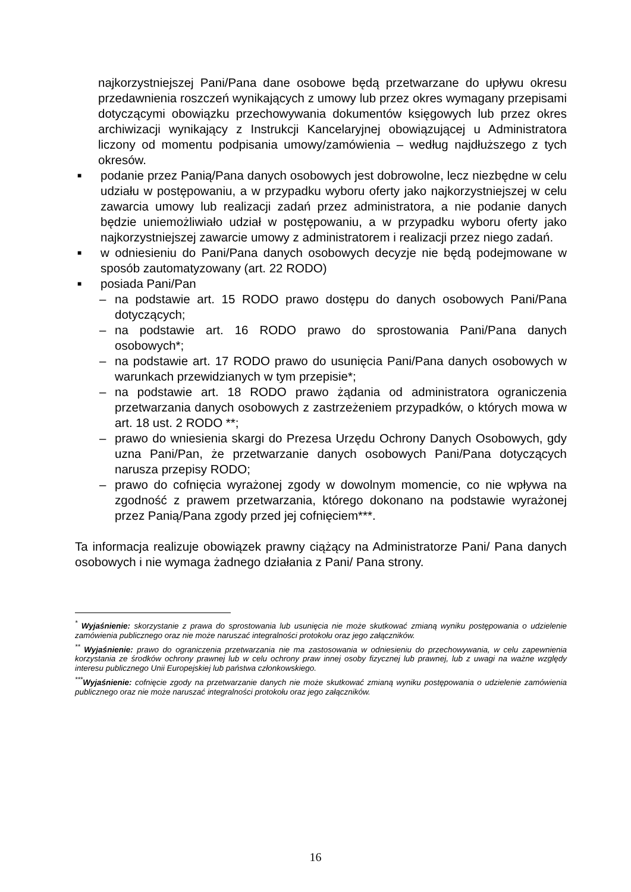najkorzystniejszej Pani/Pana dane osobowe będą przetwarzane do upływu okresu przedawnienia roszczeń wynikających z umowy lub przez okres wymagany przepisami dotyczącymi obowiązku przechowywania dokumentów księgowych lub przez okres archiwizacji wynikający z Instrukcji Kancelaryjnej obowiązującej u Administratora liczony od momentu podpisania umowy/zamówienia – według najdłuższego z tych okresów.
■ podanie przez Panią/Pana danych osobowych jest dobrowolne, lecz niezbędne w celu udziału w postępowaniu, a w przypadku wyboru oferty jako najkorzystniejszej w celu zawarcia umowy lub realizacji zadań przez administratora, a nie podanie danych będzie uniemożliwiało udział w postępowaniu, a w przypadku wyboru oferty jako najkorzystniejszej zawarcie umowy z administratorem i realizacji przez niego zadań.
■ w odniesieniu do Pani/Pana danych osobowych decyzje nie będą podejmowane w sposób zautomatyzowany (art. 22 RODO)
■ posiada Pani/Pan
– na podstawie art. 15 RODO prawo dostępu do danych osobowych Pani/Pana dotyczących;
– na podstawie art. 16 RODO prawo do sprostowania Pani/Pana danych osobowych*;
– na podstawie art. 17 RODO prawo do usunięcia Pani/Pana danych osobowych w warunkach przewidzianych w tym przepisie*;
– na podstawie art. 18 RODO prawo żądania od administratora ograniczenia przetwarzania danych osobowych z zastrzeżeniem przypadków, o których mowa w art. 18 ust. 2 RODO **;
– prawo do wniesienia skargi do Prezesa Urzędu Ochrony Danych Osobowych, gdy uzna Pani/Pan, że przetwarzanie danych osobowych Pani/Pana dotyczących narusza przepisy RODO;
– prawo do cofnięcia wyrażonej zgody w dowolnym momencie, co nie wpływa na zgodność z prawem przetwarzania, którego dokonano na podstawie wyrażonej przez Panią/Pana zgody przed jej cofnięciem***.
Ta informacja realizuje obowiązek prawny ciążący na Administratorze Pani/ Pana danych osobowych i nie wymaga żadnego działania z Pani/ Pana strony.
<sup>*</sup> Wyjaśnienie: skorzystanie z prawa do sprostowania lub usunięcia nie może skutkować zmianą wyniku postępowania o udzielenie zamówienia publicznego oraz nie może naruszać integralności protokołu oraz jego załączników.
<sup>**</sup> Wyjaśnienie: prawo do ograniczenia przetwarzania nie ma zastosowania w odniesieniu do przechowywania, w celu zapewnienia korzystania ze środków ochrony prawnej lub w celu ochrony praw innej osoby fizycznej lub prawnej, lub z uwagi na ważne względy interesu publicznego Unii Europejskiej lub państwa członkowskiego.
<sup>***</sup> Wyjaśnienie: cofnięcie zgody na przetwarzanie danych nie może skutkować zmianą wyniku postępowania o udzielenie zamówienia publicznego oraz nie może naruszać integralności protokołu oraz jego załączników.
16